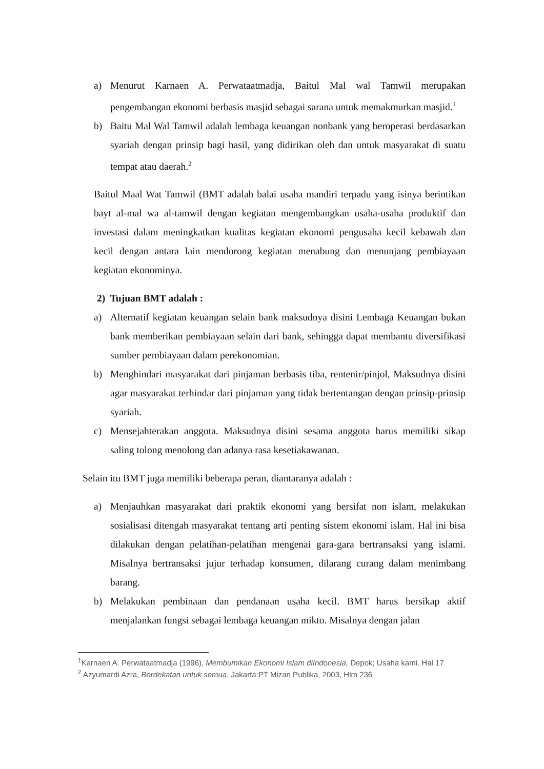a) Menurut Karnaen A. Perwataatmadja, Baitul Mal wal Tamwil merupakan pengembangan ekonomi berbasis masjid sebagai sarana untuk memakmurkan masjid.<sup>1</sup>
b) Baitu Mal Wal Tamwil adalah lembaga keuangan nonbank yang beroperasi berdasarkan syariah dengan prinsip bagi hasil, yang didirikan oleh dan untuk masyarakat di suatu tempat atau daerah.<sup>2</sup>
Baitul Maal Wat Tamwil (BMT adalah balai usaha mandiri terpadu yang isinya berintikan bayt al-mal wa al-tamwil dengan kegiatan mengembangkan usaha-usaha produktif dan investasi dalam meningkatkan kualitas kegiatan ekonomi pengusaha kecil kebawah dan kecil dengan antara lain mendorong kegiatan menabung dan menunjang pembiayaan kegiatan ekonominya.
2) Tujuan BMT adalah :
a) Alternatif kegiatan keuangan selain bank maksudnya disini Lembaga Keuangan bukan bank memberikan pembiayaan selain dari bank, sehingga dapat membantu diversifikasi sumber pembiayaan dalam perekonomian.
b) Menghindari masyarakat dari pinjaman berbasis tiba, rentenir/pinjol, Maksudnya disini agar masyarakat terhindar dari pinjaman yang tidak bertentangan dengan prinsip-prinsip syariah.
c) Mensejahterakan anggota. Maksudnya disini sesama anggota harus memiliki sikap saling tolong menolong dan adanya rasa kesetiakawanan.
Selain itu BMT juga memiliki beberapa peran, diantaranya adalah :
a) Menjauhkan masyarakat dari praktik ekonomi yang bersifat non islam, melakukan sosialisasi ditengah masyarakat tentang arti penting sistem ekonomi islam. Hal ini bisa dilakukan dengan pelatihan-pelatihan mengenai gara-gara bertransaksi yang islami. Misalnya bertransaksi jujur terhadap konsumen, dilarang curang dalam menimbang barang.
b) Melakukan pembinaan dan pendanaan usaha kecil. BMT harus bersikap aktif menjalankan fungsi sebagai lembaga keuangan mikto. Misalnya dengan jalan
<sup>1</sup> Karnaen A. Perwataatmadja (1996), Membumikan Ekonomi Islam diIndonesia, Depok; Usaha kami. Hal 17
<sup>2</sup> Azyumardi Azra, Berdekatan untuk semua, Jakarta:PT Mizan Publika, 2003, Hlm 236